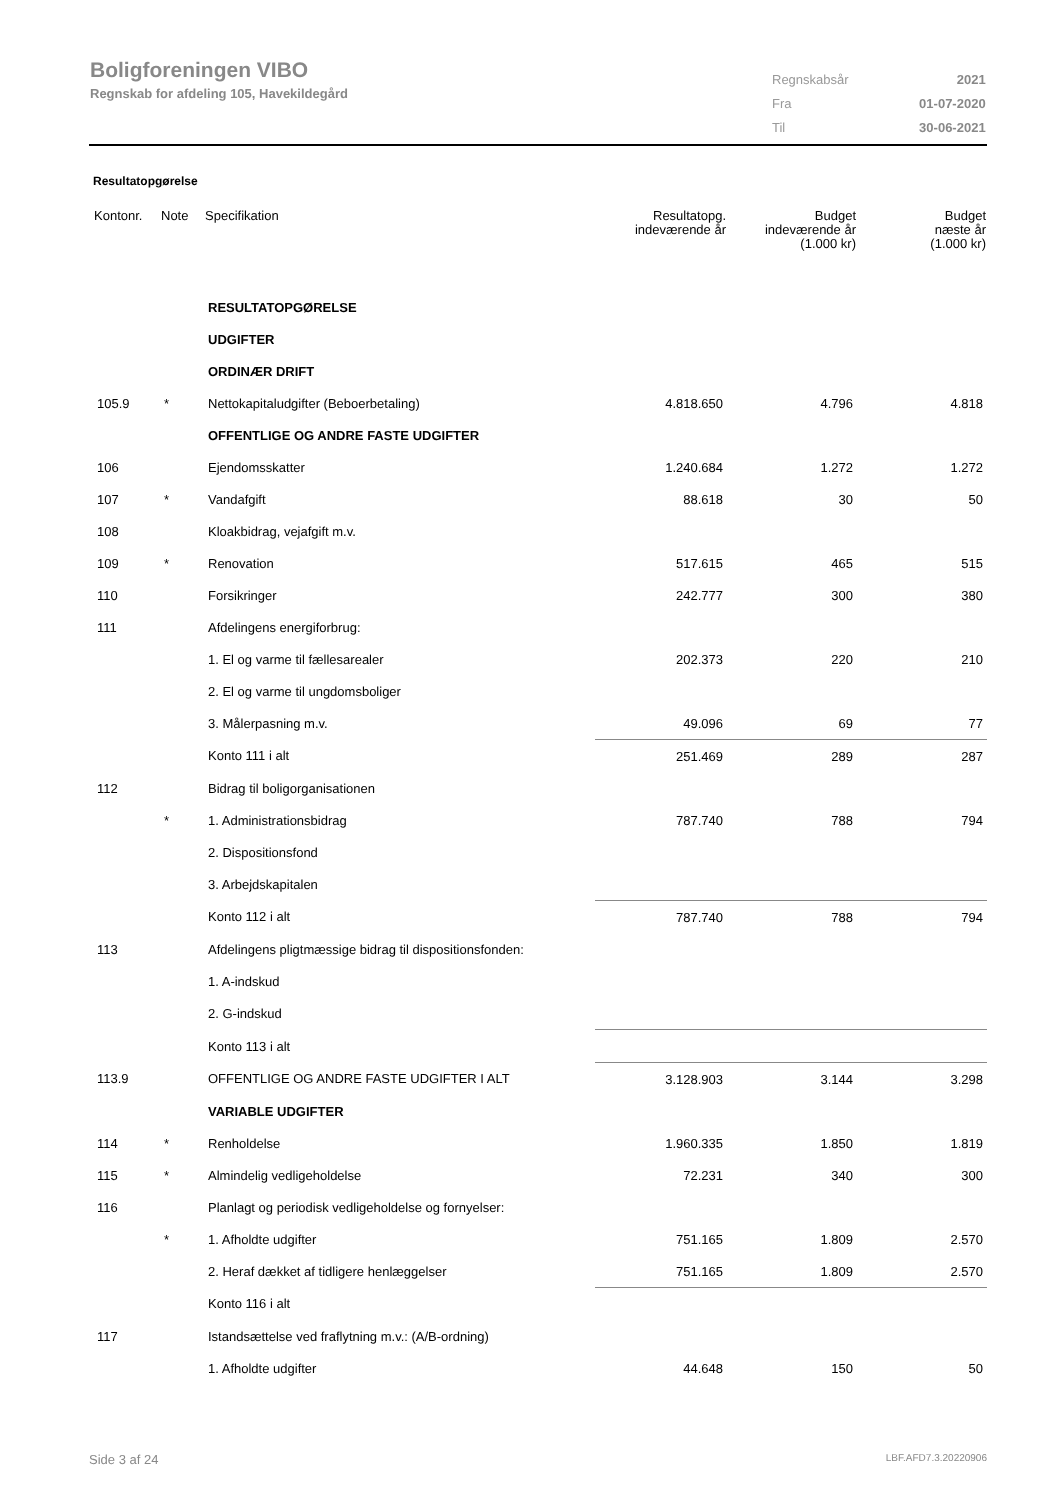Boligforeningen VIBO
Regnskab for afdeling 105, Havekildegård
| Regnskabsår | 2021 |
| Fra | 01-07-2020 |
| Til | 30-06-2021 |
Resultatopgørelse
| Kontonr. | Note | Specifikation | Resultatopg. indeværende år | Budget indeværende år (1.000 kr) | Budget næste år (1.000 kr) |
| --- | --- | --- | --- | --- | --- |
| | | RESULTATOPGØRELSE | | | |
| | | UDGIFTER | | | |
| | | ORDINÆR DRIFT | | | |
| 105.9 | * | Nettokapitaludgifter (Beboerbetaling) | 4.818.650 | 4.796 | 4.818 |
| | | OFFENTLIGE OG ANDRE FASTE UDGIFTER | | | |
| 106 | | Ejendomsskatter | 1.240.684 | 1.272 | 1.272 |
| 107 | * | Vandafgift | 88.618 | 30 | 50 |
| 108 | | Kloakbidrag, vejafgift m.v. | | | |
| 109 | * | Renovation | 517.615 | 465 | 515 |
| 110 | | Forsikringer | 242.777 | 300 | 380 |
| 111 | | Afdelingens energiforbrug: | | | |
| | | 1. El og varme til fællesarealer | 202.373 | 220 | 210 |
| | | 2. El og varme til ungdomsboliger | | | |
| | | 3. Målerpasning m.v. | 49.096 | 69 | 77 |
| | | Konto 111 i alt | 251.469 | 289 | 287 |
| 112 | | Bidrag til boligorganisationen | | | |
| | * | 1. Administrationsbidrag | 787.740 | 788 | 794 |
| | | 2. Dispositionsfond | | | |
| | | 3. Arbejdskapitalen | | | |
| | | Konto 112 i alt | 787.740 | 788 | 794 |
| 113 | | Afdelingens pligtmæssige bidrag til dispositionsfonden: | | | |
| | | 1. A-indskud | | | |
| | | 2. G-indskud | | | |
| | | Konto 113 i alt | | | |
| 113.9 | | OFFENTLIGE OG ANDRE FASTE UDGIFTER I ALT | 3.128.903 | 3.144 | 3.298 |
| | | VARIABLE UDGIFTER | | | |
| 114 | * | Renholdelse | 1.960.335 | 1.850 | 1.819 |
| 115 | * | Almindelig vedligeholdelse | 72.231 | 340 | 300 |
| 116 | | Planlagt og periodisk vedligeholdelse og fornyelser: | | | |
| | * | 1. Afholdte udgifter | 751.165 | 1.809 | 2.570 |
| | | 2. Heraf dækket af tidligere henlæggelser | 751.165 | 1.809 | 2.570 |
| | | Konto 116 i alt | | | |
| 117 | | Istandsættelse ved fraflytning m.v.: (A/B-ordning) | | | |
| | | 1. Afholdte udgifter | 44.648 | 150 | 50 |
Side 3 af 24 LBF.AFD7.3.20220906